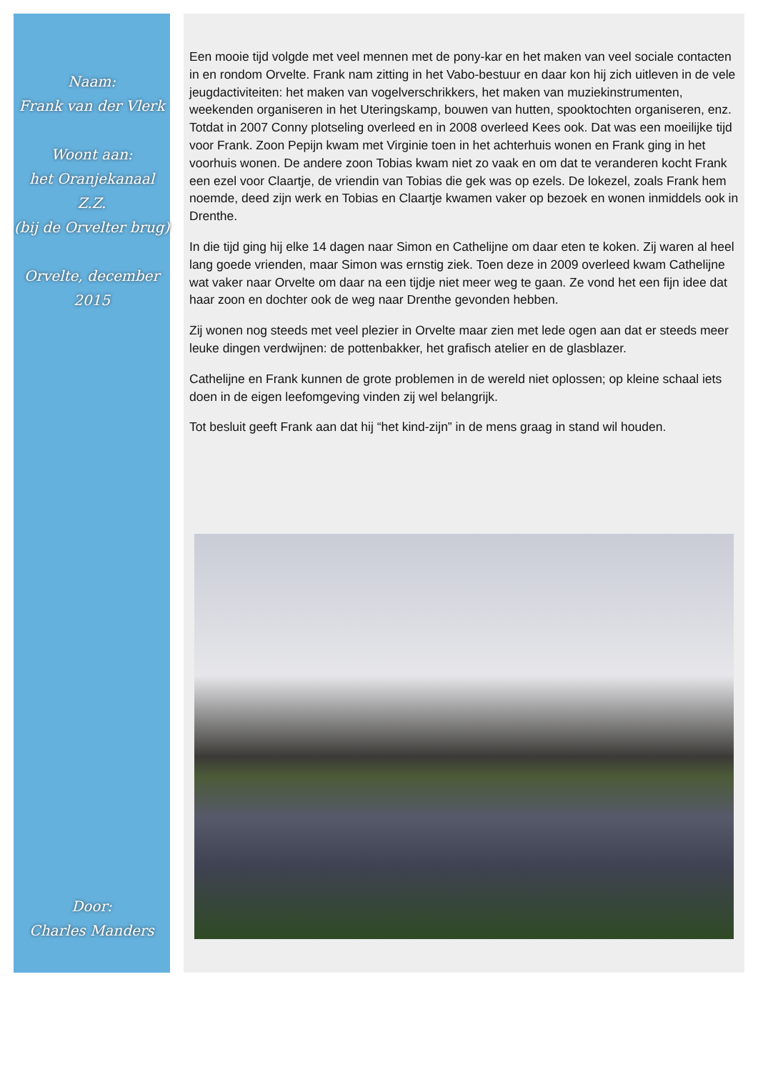Naam:
Frank van der Vlerk
Woont aan:
het Oranjekanaal Z.Z.
(bij de Orvelter brug)
Orvelte, december 2015
Door:
Charles Manders
Een mooie tijd volgde met veel mennen met de pony-kar en het maken van veel sociale contacten in en rondom Orvelte. Frank nam zitting in het Vabo-bestuur en daar kon hij zich uitleven in de vele jeugdactiviteiten: het maken van vogelverschrikkers, het maken van muziekinstrumenten, weekenden organiseren in het Uteringskamp, bouwen van hutten, spooktochten organiseren, enz. Totdat in 2007 Conny plotseling overleed en in 2008 overleed Kees ook. Dat was een moeilijke tijd voor Frank. Zoon Pepijn kwam met Virginie toen in het achterhuis wonen en Frank ging in het voorhuis wonen. De andere zoon Tobias kwam niet zo vaak en om dat te veranderen kocht Frank een ezel voor Claartje, de vriendin van Tobias die gek was op ezels. De lokezel, zoals Frank hem noemde, deed zijn werk en Tobias en Claartje kwamen vaker op bezoek en wonen inmiddels ook in Drenthe.
In die tijd ging hij elke 14 dagen naar Simon en Cathelijne om daar eten te koken. Zij waren al heel lang goede vrienden, maar Simon was ernstig ziek. Toen deze in 2009 overleed kwam Cathelijne wat vaker naar Orvelte om daar na een tijdje niet meer weg te gaan. Ze vond het een fijn idee dat haar zoon en dochter ook de weg naar Drenthe gevonden hebben.
Zij wonen nog steeds met veel plezier in Orvelte maar zien met lede ogen aan dat er steeds meer leuke dingen verdwijnen: de pottenbakker, het grafisch atelier en de glasblazer.
Cathelijne en Frank kunnen de grote problemen in de wereld niet oplossen; op kleine schaal iets doen in de eigen leefomgeving vinden zij wel belangrijk.
Tot besluit geeft Frank aan dat hij “het kind-zijn” in de mens graag in stand wil houden.